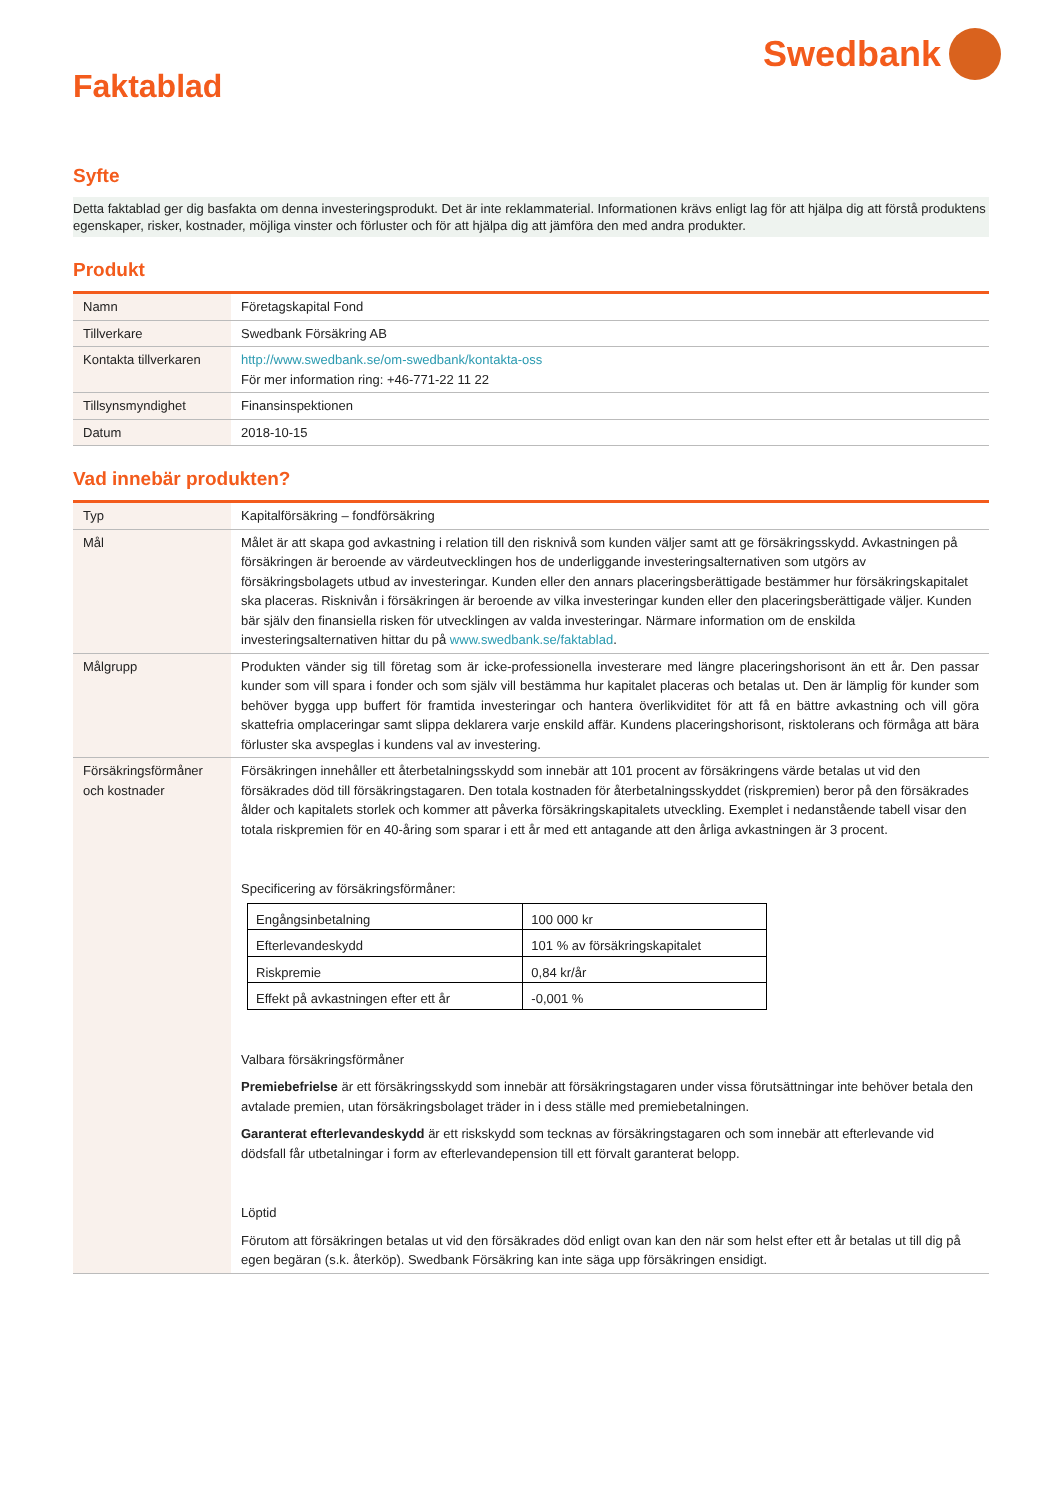Swedbank
Faktablad
Syfte
Detta faktablad ger dig basfakta om denna investeringsprodukt. Det är inte reklammaterial. Informationen krävs enligt lag för att hjälpa dig att förstå produktens egenskaper, risker, kostnader, möjliga vinster och förluster och för att hjälpa dig att jämföra den med andra produkter.
Produkt
| Namn | Företagskapital Fond |
| Tillverkare | Swedbank Försäkring AB |
| Kontakta tillverkaren | http://www.swedbank.se/om-swedbank/kontakta-oss För mer information ring: +46-771-22 11 22 |
| Tillsynsmyndighet | Finansinspektionen |
| Datum | 2018-10-15 |
Vad innebär produkten?
| Typ | Kapitalförsäkring – fondförsäkring |
| Mål | Målet är att skapa god avkastning i relation till den risknivå som kunden väljer samt att ge försäkringsskydd. Avkastningen på försäkringen är beroende av värdeutvecklingen hos de underliggande investeringsalternativen som utgörs av försäkringsbolagets utbud av investeringar. Kunden eller den annars placeringsberättigade bestämmer hur försäkringskapitalet ska placeras. Risknivån i försäkringen är beroende av vilka investeringar kunden eller den placeringsberättigade väljer. Kunden bär själv den finansiella risken för utvecklingen av valda investeringar. Närmare information om de enskilda investeringsalternativen hittar du på www.swedbank.se/faktablad . |
| Målgrupp | Produkten vänder sig till företag som är icke-professionella investerare med längre placeringshorisont än ett år. Den passar kunder som vill spara i fonder och som själv vill bestämma hur kapitalet placeras och betalas ut. Den är lämplig för kunder som behöver bygga upp buffert för framtida investeringar och hantera överlikviditet för att få en bättre avkastning och vill göra skattefria omplaceringar samt slippa deklarera varje enskild affär. Kundens placeringshorisont, risktolerans och förmåga att bära förluster ska avspeglas i kundens val av investering. |
| Försäkringsförmåner och kostnader | Försäkringen innehåller ett återbetalningsskydd som innebär att 101 procent av försäkringens värde betalas ut vid den försäkrades död till försäkringstagaren. Den totala kostnaden för återbetalningsskyddet (riskpremien) beror på den försäkrades ålder och kapitalets storlek och kommer att påverka försäkringskapitalets utveckling. Exemplet i nedanstående tabell visar den totala riskpremien för en 40-åring som sparar i ett år med ett antagande att den årliga avkastningen är 3 procent. Specificering av försäkringsförmåner: / Engångsinbetalning / 100 000 kr / / Efterlevandeskydd / 101 % av försäkringskapitalet / / Riskpremie / 0,84 kr/år / / Effekt på avkastningen efter ett år / -0,001 % / Valbara försäkringsförmåner Premiebefrielse är ett försäkringsskydd som innebär att försäkringstagaren under vissa förutsättningar inte behöver betala den avtalade premien, utan försäkringsbolaget träder in i dess ställe med premiebetalningen. Garanterat efterlevandeskydd är ett riskskydd som tecknas av försäkringstagaren och som innebär att efterlevande vid dödsfall får utbetalningar i form av efterlevandepension till ett förvalt garanterat belopp. Löptid Förutom att försäkringen betalas ut vid den försäkrades död enligt ovan kan den när som helst efter ett år betalas ut till dig på egen begäran (s.k. återköp). Swedbank Försäkring kan inte säga upp försäkringen ensidigt. |